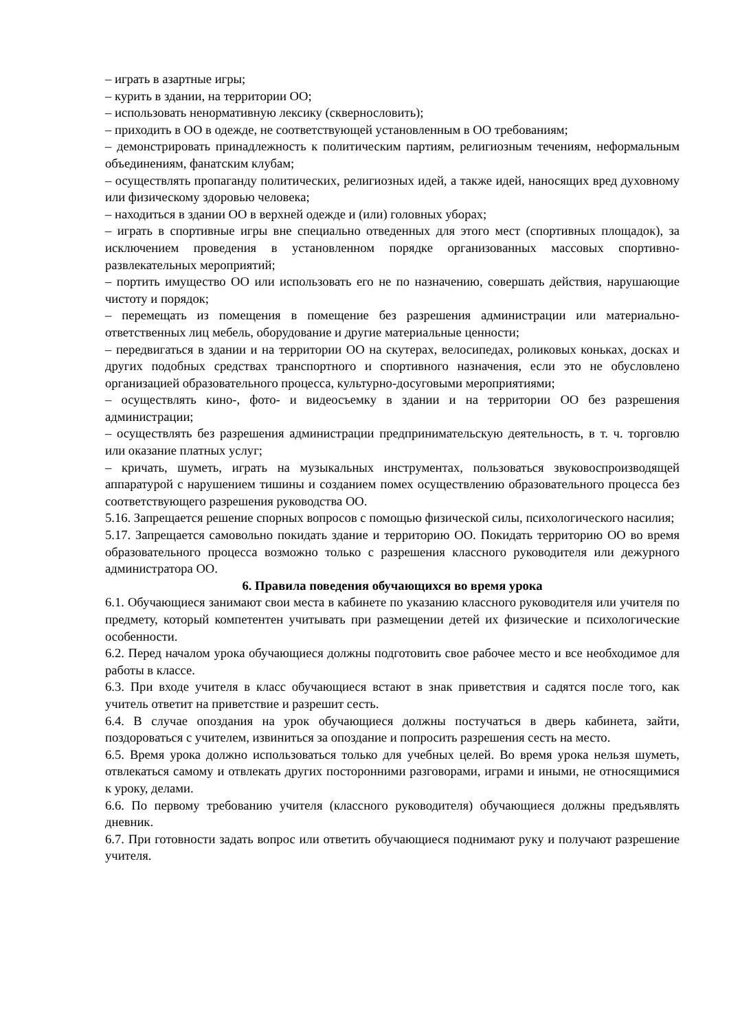– играть в азартные игры;
– курить в здании, на территории ОО;
– использовать ненормативную лексику (сквернословить);
– приходить в ОО в одежде, не соответствующей установленным в ОО требованиям;
– демонстрировать принадлежность к политическим партиям, религиозным течениям, неформальным объединениям, фанатским клубам;
– осуществлять пропаганду политических, религиозных идей, а также идей, наносящих вред духовному или физическому здоровью человека;
– находиться в здании ОО в верхней одежде и (или) головных уборах;
– играть в спортивные игры вне специально отведенных для этого мест (спортивных площадок), за исключением проведения в установленном порядке организованных массовых спортивно-развлекательных мероприятий;
– портить имущество ОО или использовать его не по назначению, совершать действия, нарушающие чистоту и порядок;
– перемещать из помещения в помещение без разрешения администрации или материально-ответственных лиц мебель, оборудование и другие материальные ценности;
– передвигаться в здании и на территории ОО на скутерах, велосипедах, роликовых коньках, досках и других подобных средствах транспортного и спортивного назначения, если это не обусловлено организацией образовательного процесса, культурно-досуговыми мероприятиями;
– осуществлять кино-, фото- и видеосъемку в здании и на территории ОО без разрешения администрации;
– осуществлять без разрешения администрации предпринимательскую деятельность, в т. ч. торговлю или оказание платных услуг;
– кричать, шуметь, играть на музыкальных инструментах, пользоваться звуковоспроизводящей аппаратурой с нарушением тишины и созданием помех осуществлению образовательного процесса без соответствующего разрешения руководства ОО.
5.16. Запрещается решение спорных вопросов с помощью физической силы, психологического насилия;
5.17. Запрещается самовольно покидать здание и территорию ОО. Покидать территорию ОО во время образовательного процесса возможно только с разрешения классного руководителя или дежурного администратора ОО.
6. Правила поведения обучающихся во время урока
6.1. Обучающиеся занимают свои места в кабинете по указанию классного руководителя или учителя по предмету, который компетентен учитывать при размещении детей их физические и психологические особенности.
6.2. Перед началом урока обучающиеся должны подготовить свое рабочее место и все необходимое для работы в классе.
6.3. При входе учителя в класс обучающиеся встают в знак приветствия и садятся после того, как учитель ответит на приветствие и разрешит сесть.
6.4. В случае опоздания на урок обучающиеся должны постучаться в дверь кабинета, зайти, поздороваться с учителем, извиниться за опоздание и попросить разрешения сесть на место.
6.5. Время урока должно использоваться только для учебных целей. Во время урока нельзя шуметь, отвлекаться самому и отвлекать других посторонними разговорами, играми и иными, не относящимися к уроку, делами.
6.6. По первому требованию учителя (классного руководителя) обучающиеся должны предъявлять дневник.
6.7. При готовности задать вопрос или ответить обучающиеся поднимают руку и получают разрешение учителя.